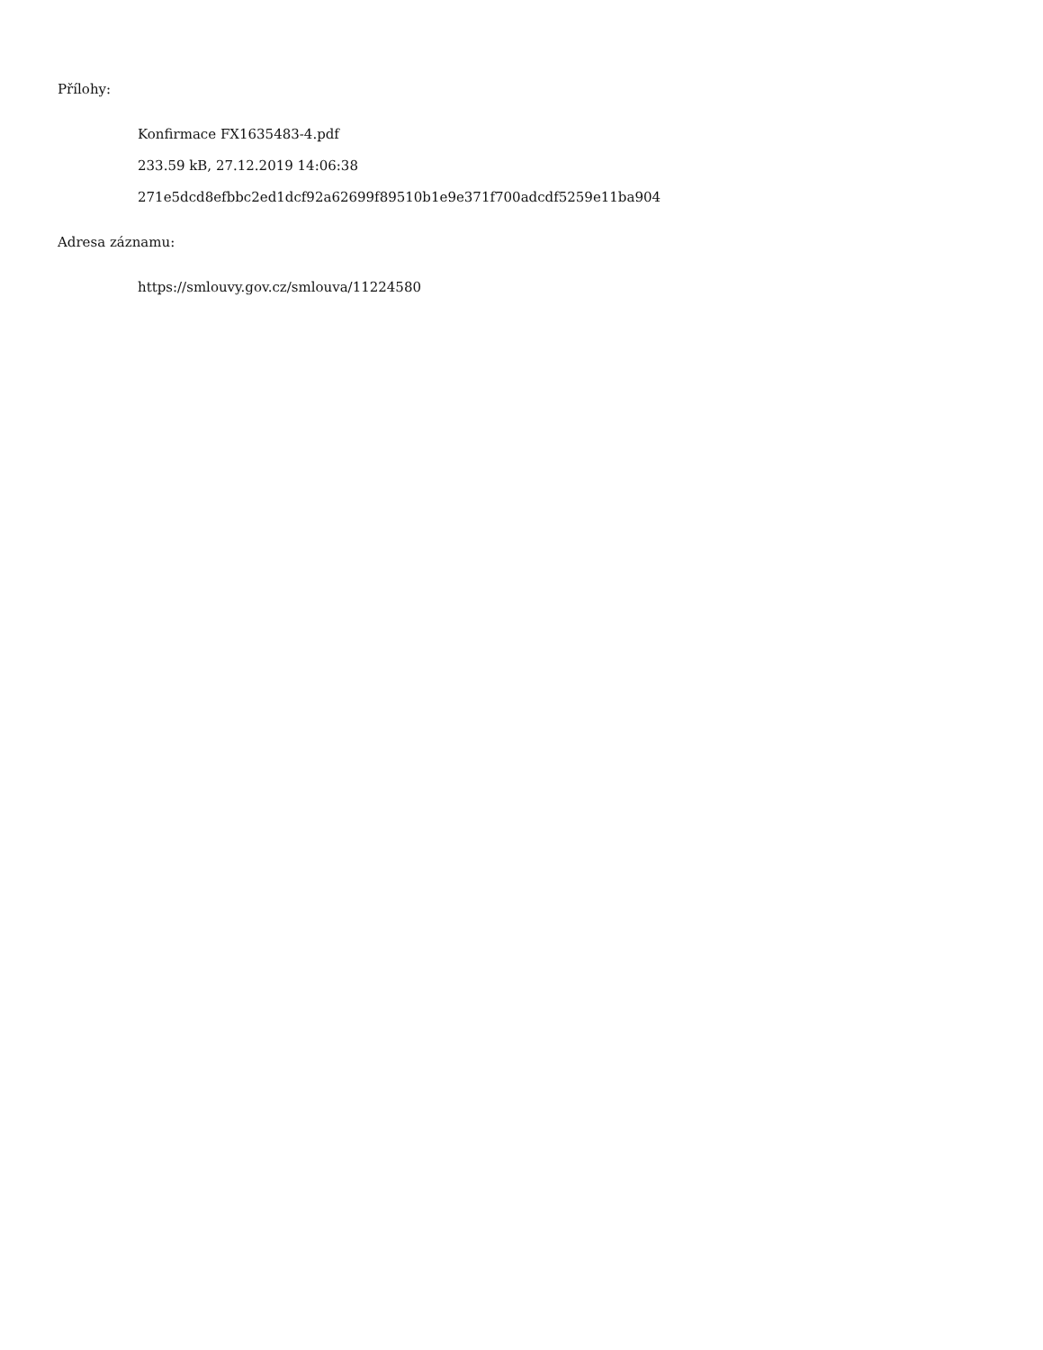Přílohy:
Konfirmace FX1635483-4.pdf
233.59 kB, 27.12.2019 14:06:38
271e5dcd8efbbc2ed1dcf92a62699f89510b1e9e371f700adcdf5259e11ba904
Adresa záznamu:
https://smlouvy.gov.cz/smlouva/11224580